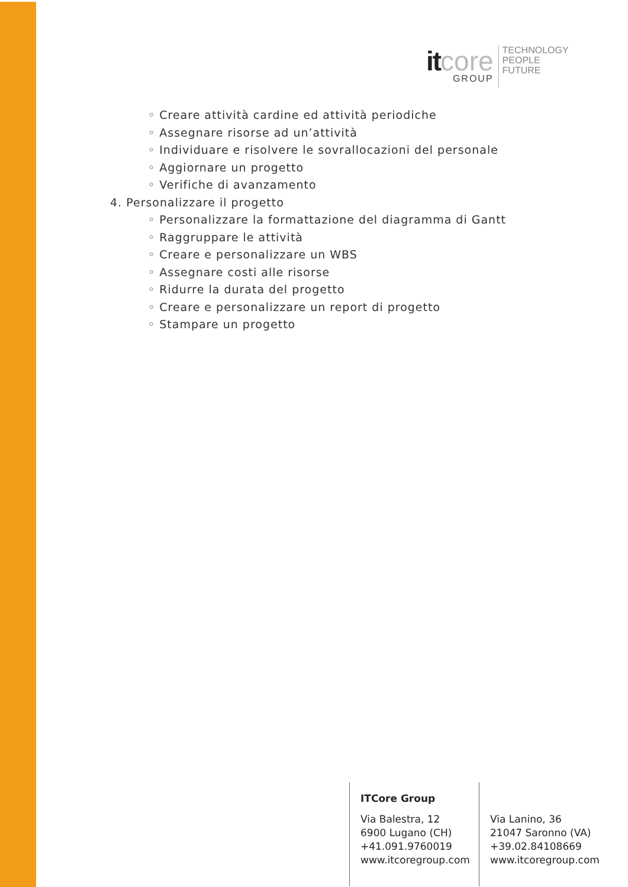it core
GROUP
TECHNOLOGY
PEOPLE
FUTURE
◦ Creare attività cardine ed attività periodiche
◦ Assegnare risorse ad un’attività
◦ Individuare e risolvere le sovrallocazioni del personale
◦ Aggiornare un progetto
◦ Verifiche di avanzamento
4. Personalizzare il progetto
◦ Personalizzare la formattazione del diagramma di Gantt
◦ Raggruppare le attività
◦ Creare e personalizzare un WBS
◦ Assegnare costi alle risorse
◦ Ridurre la durata del progetto
◦ Creare e personalizzare un report di progetto
◦ Stampare un progetto
ITCore Group
Via Balestra, 12
6900 Lugano (CH)
+41.091.9760019
www.itcoregroup.com
Via Lanino, 36
21047 Saronno (VA)
+39.02.84108669
www.itcoregroup.com